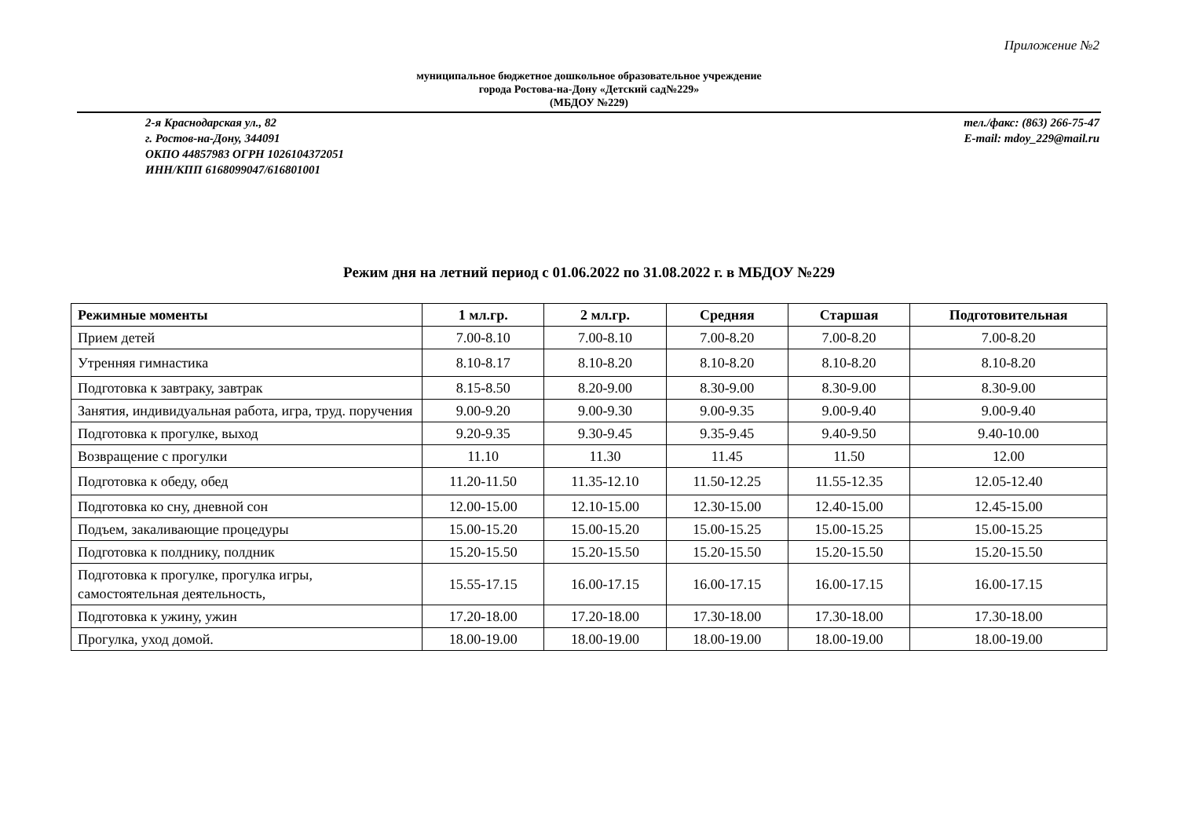Приложение №2
муниципальное бюджетное дошкольное образовательное учреждение
города Ростова-на-Дону «Детский сад№229»
(МБДОУ №229)
2-я Краснодарская ул., 82
г. Ростов-на-Дону, 344091
ОКПО 44857983 ОГРН 1026104372051
ИНН/КПП 6168099047/616801001
тел./факс: (863) 266-75-47
E-mail: mdoy_229@mail.ru
Режим дня на летний период с 01.06.2022 по 31.08.2022 г. в МБДОУ №229
| Режимные моменты | 1 мл.гр. | 2 мл.гр. | Средняя | Старшая | Подготовительная |
| --- | --- | --- | --- | --- | --- |
| Прием детей | 7.00-8.10 | 7.00-8.10 | 7.00-8.20 | 7.00-8.20 | 7.00-8.20 |
| Утренняя гимнастика | 8.10-8.17 | 8.10-8.20 | 8.10-8.20 | 8.10-8.20 | 8.10-8.20 |
| Подготовка к завтраку, завтрак | 8.15-8.50 | 8.20-9.00 | 8.30-9.00 | 8.30-9.00 | 8.30-9.00 |
| Занятия, индивидуальная работа, игра, труд. поручения | 9.00-9.20 | 9.00-9.30 | 9.00-9.35 | 9.00-9.40 | 9.00-9.40 |
| Подготовка к прогулке, выход | 9.20-9.35 | 9.30-9.45 | 9.35-9.45 | 9.40-9.50 | 9.40-10.00 |
| Возвращение с прогулки | 11.10 | 11.30 | 11.45 | 11.50 | 12.00 |
| Подготовка к обеду, обед | 11.20-11.50 | 11.35-12.10 | 11.50-12.25 | 11.55-12.35 | 12.05-12.40 |
| Подготовка ко сну, дневной сон | 12.00-15.00 | 12.10-15.00 | 12.30-15.00 | 12.40-15.00 | 12.45-15.00 |
| Подъем, закаливающие процедуры | 15.00-15.20 | 15.00-15.20 | 15.00-15.25 | 15.00-15.25 | 15.00-15.25 |
| Подготовка к полднику, полдник | 15.20-15.50 | 15.20-15.50 | 15.20-15.50 | 15.20-15.50 | 15.20-15.50 |
| Подготовка к прогулке, прогулка игры, самостоятельная деятельность, | 15.55-17.15 | 16.00-17.15 | 16.00-17.15 | 16.00-17.15 | 16.00-17.15 |
| Подготовка к ужину, ужин | 17.20-18.00 | 17.20-18.00 | 17.30-18.00 | 17.30-18.00 | 17.30-18.00 |
| Прогулка, уход домой. | 18.00-19.00 | 18.00-19.00 | 18.00-19.00 | 18.00-19.00 | 18.00-19.00 |